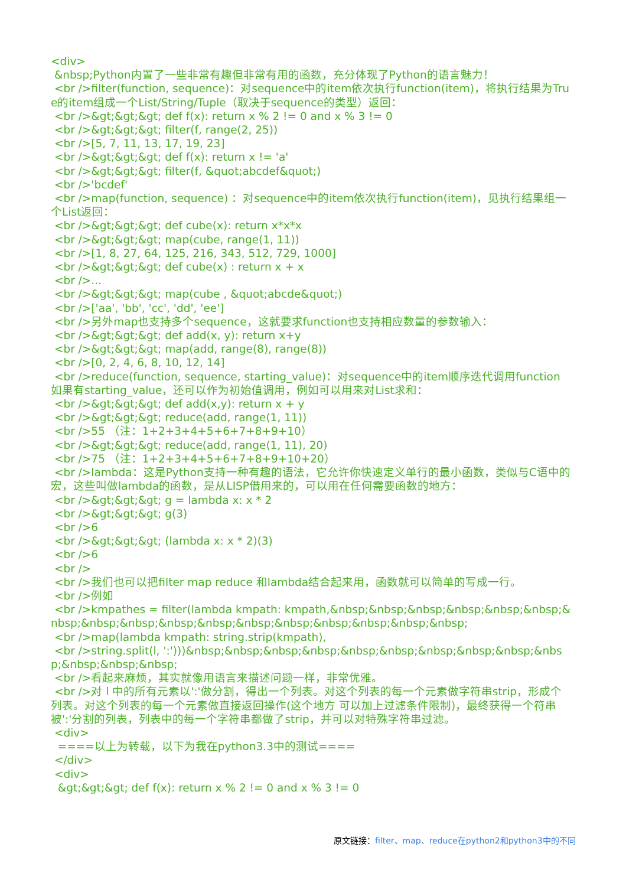<div>
&nbsp;Python内置了一些非常有趣但非常有用的函数，充分体现了Python的语言魅力！
<br />filter(function, sequence)：对sequence中的item依次执行function(item)，将执行结果为True的item组成一个List/String/Tuple（取决于sequence的类型）返回：
<br />&gt;&gt;&gt; def f(x): return x % 2 != 0 and x % 3 != 0
<br />&gt;&gt;&gt; filter(f, range(2, 25))
<br />[5, 7, 11, 13, 17, 19, 23]
<br />&gt;&gt;&gt; def f(x): return x != 'a'
<br />&gt;&gt;&gt; filter(f, &quot;abcdef&quot;)
<br />'bcdef'
<br />map(function, sequence) ：对sequence中的item依次执行function(item)，见执行结果组一个List返回：
<br />&gt;&gt;&gt; def cube(x): return x*x*x
<br />&gt;&gt;&gt; map(cube, range(1, 11))
<br />[1, 8, 27, 64, 125, 216, 343, 512, 729, 1000]
<br />&gt;&gt;&gt; def cube(x) : return x + x
<br />...
<br />&gt;&gt;&gt; map(cube , &quot;abcde&quot;)
<br />['aa', 'bb', 'cc', 'dd', 'ee']
<br />另外map也支持多个sequence，这就要求function也支持相应数量的参数输入：
<br />&gt;&gt;&gt; def add(x, y): return x+y
<br />&gt;&gt;&gt; map(add, range(8), range(8))
<br />[0, 2, 4, 6, 8, 10, 12, 14]
<br />reduce(function, sequence, starting_value)：对sequence中的item顺序迭代调用function如果有starting_value，还可以作为初始值调用，例如可以用来对List求和：
<br />&gt;&gt;&gt; def add(x,y): return x + y
<br />&gt;&gt;&gt; reduce(add, range(1, 11))
<br />55 （注：1+2+3+4+5+6+7+8+9+10）
<br />&gt;&gt;&gt; reduce(add, range(1, 11), 20)
<br />75 （注：1+2+3+4+5+6+7+8+9+10+20）
<br />lambda：这是Python支持一种有趣的语法，它允许你快速定义单行的最小函数，类似与C语中的宏，这些叫做lambda的函数，是从LISP借用来的，可以用在任何需要函数的地方：
<br />&gt;&gt;&gt; g = lambda x: x * 2
<br />&gt;&gt;&gt; g(3)
<br />6
<br />&gt;&gt;&gt; (lambda x: x * 2)(3)
<br />6
<br />
<br />我们也可以把filter map reduce 和lambda结合起来用，函数就可以简单的写成一行。
<br />例如
<br />kmpathes = filter(lambda kmpath: kmpath,&nbsp;&nbsp;&nbsp;&nbsp;&nbsp;&nbsp;&nbsp;&nbsp;&nbsp;&nbsp;&nbsp;&nbsp;&nbsp;&nbsp;&nbsp;&nbsp;&nbsp;
<br />map(lambda kmpath: string.strip(kmpath),
<br />string.split(l, ':')))&nbsp;&nbsp;&nbsp;&nbsp;&nbsp;&nbsp;&nbsp;&nbsp;&nbsp;&nbsp;&nbsp;&nbsp;&nbsp;
<br />看起来麻烦，其实就像用语言来描述问题一样，非常优雅。
<br />对 l 中的所有元素以':'做分割，得出一个列表。对这个列表的每一个元素做字符串strip，形成个列表。对这个列表的每一个元素做直接返回操作(这个地方 可以加上过滤条件限制)，最终获得一个符串被':'分割的列表，列表中的每一个字符串都做了strip，并可以对特殊字符串过滤。
<div>
====以上为转载，以下为我在python3.3中的测试====
</div>
<div>
&gt;&gt;&gt; def f(x): return x % 2 != 0 and x % 3 != 0
原文链接：filter、map、reduce在python2和python3中的不同